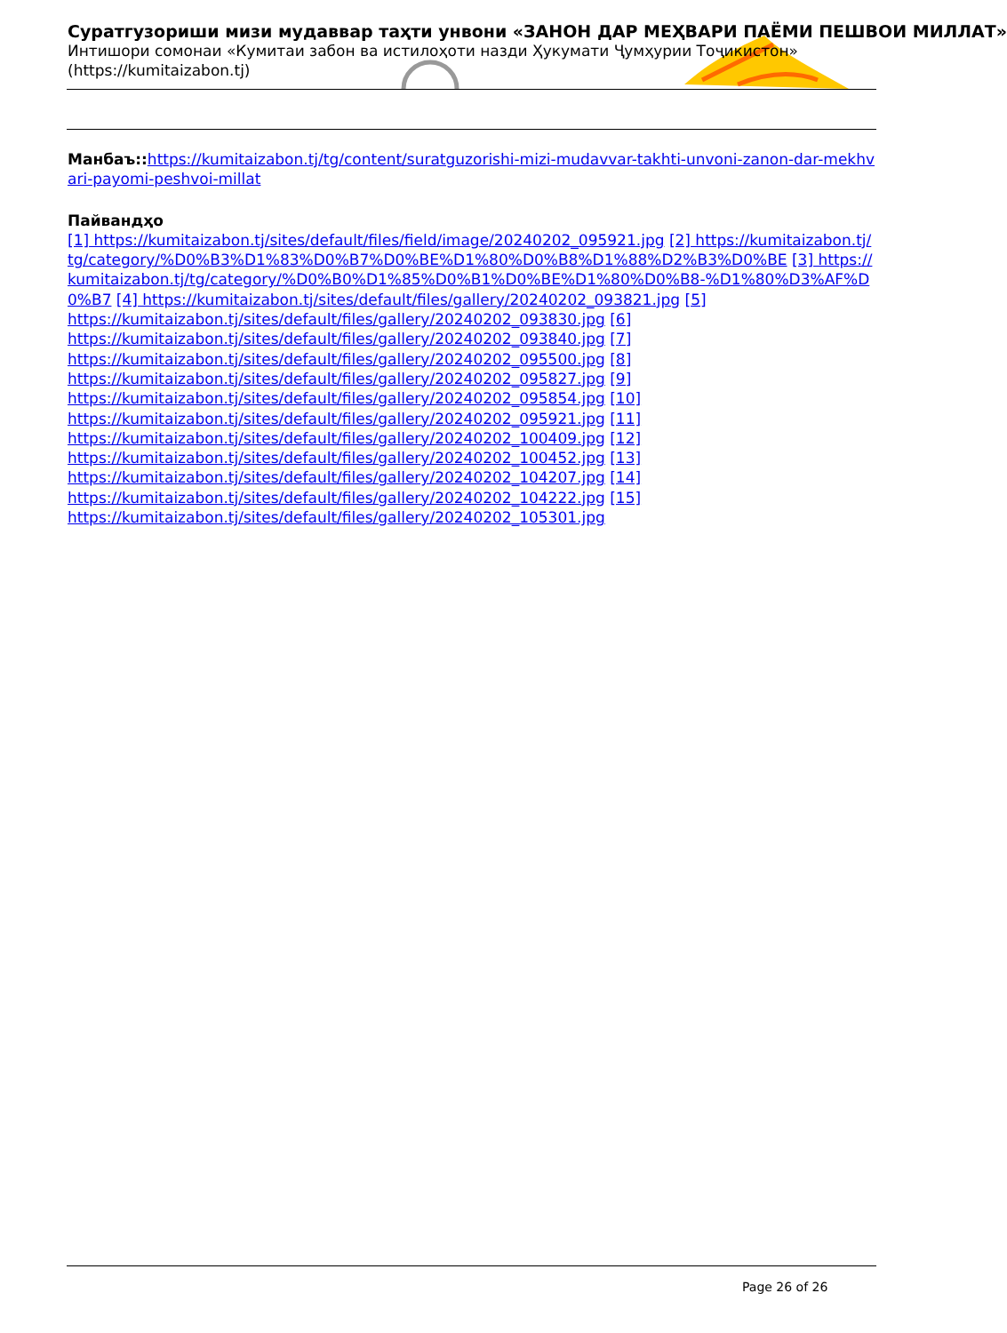Суратгузориши мизи мудаввар таҳти унвони «ЗАНОН ДАР МЕҲВАРИ ПАЁМИ ПЕШВОИ МИЛЛАТ»
Интишори сомонаи «Кумитаи забон ва истилоҳоти назди Ҳукумати Ҷумҳурии Тоҷикистон»
(https://kumitaizabon.tj)
Манбаъ:: https://kumitaizabon.tj/tg/content/suratguzorishi-mizi-mudavvar-takhti-unvoni-zanon-dar-mekhvari-payomi-peshvoi-millat
Пайвандҳо
[1] https://kumitaizabon.tj/sites/default/files/field/image/20240202_095921.jpg [2] https://kumitaizabon.tj/tg/category/%D0%B3%D1%83%D0%B7%D0%BE%D1%80%D0%B8%D1%88%D2%B3%D0%BE [3] https://kumitaizabon.tj/tg/category/%D0%B0%D1%85%D0%B1%D0%BE%D1%80%D0%B8-%D1%80%D3%AF%D0%B7 [4] https://kumitaizabon.tj/sites/default/files/gallery/20240202_093821.jpg [5]
https://kumitaizabon.tj/sites/default/files/gallery/20240202_093830.jpg [6]
https://kumitaizabon.tj/sites/default/files/gallery/20240202_093840.jpg [7]
https://kumitaizabon.tj/sites/default/files/gallery/20240202_095500.jpg [8]
https://kumitaizabon.tj/sites/default/files/gallery/20240202_095827.jpg [9]
https://kumitaizabon.tj/sites/default/files/gallery/20240202_095854.jpg [10]
https://kumitaizabon.tj/sites/default/files/gallery/20240202_095921.jpg [11]
https://kumitaizabon.tj/sites/default/files/gallery/20240202_100409.jpg [12]
https://kumitaizabon.tj/sites/default/files/gallery/20240202_100452.jpg [13]
https://kumitaizabon.tj/sites/default/files/gallery/20240202_104207.jpg [14]
https://kumitaizabon.tj/sites/default/files/gallery/20240202_104222.jpg [15]
https://kumitaizabon.tj/sites/default/files/gallery/20240202_105301.jpg
Page 26 of 26